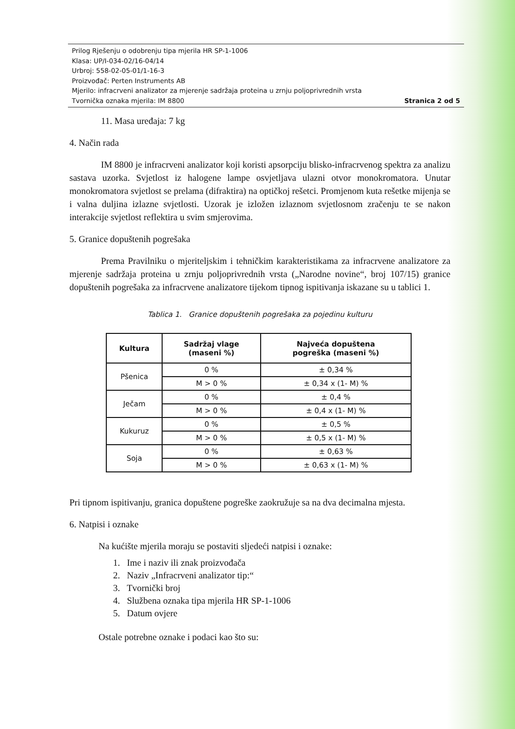Prilog Rješenju o odobrenju tipa mjerila HR SP-1-1006
Klasa: UP/I-034-02/16-04/14
Urbroj: 558-02-05-01/1-16-3
Proizvođač: Perten Instruments AB
Mjerilo: infracrveni analizator za mjerenje sadržaja proteina u zrnju poljoprivrednih vrsta
Tvornička oznaka mjerila: IM 8800 Stranica 2 od 5
11. Masa uređaja: 7 kg
4. Način rada
IM 8800 je infracrveni analizator koji koristi apsorpciju blisko-infracrvenog spektra za analizu sastava uzorka. Svjetlost iz halogene lampe osvjetljava ulazni otvor monokromatora. Unutar monokromatora svjetlost se prelama (difraktira) na optičkoj rešetci. Promjenom kuta rešetke mijenja se i valna duljina izlazne svjetlosti. Uzorak je izložen izlaznom svjetlosnom zračenju te se nakon interakcije svjetlost reflektira u svim smjerovima.
5. Granice dopuštenih pogrešaka
Prema Pravilniku o mjeriteljskim i tehničkim karakteristikama za infracrvene analizatore za mjerenje sadržaja proteina u zrnju poljoprivrednih vrsta („Narodne novine“, broj 107/15) granice dopuštenih pogrešaka za infracrvene analizatore tijekom tipnog ispitivanja iskazane su u tablici 1.
Tablica 1. Granice dopuštenih pogrešaka za pojedinu kulturu
| Kultura | Sadržaj vlage (maseni %) | Najveća dopuštena pogreška (maseni %) |
| --- | --- | --- |
| Pšenica | 0 % | ± 0,34 % |
| | M > 0 % | ± 0,34 x (1- M) % |
| Ječam | 0 % | ± 0,4 % |
| | M > 0 % | ± 0,4 x (1- M) % |
| Kukuruz | 0 % | ± 0,5 % |
| | M > 0 % | ± 0,5 x (1- M) % |
| Soja | 0 % | ± 0,63 % |
| | M > 0 % | ± 0,63 x (1- M) % |
Pri tipnom ispitivanju, granica dopuštene pogreške zaokružuje sa na dva decimalna mjesta.
6. Natpisi i oznake
Na kućište mjerila moraju se postaviti sljedeći natpisi i oznake:
1. Ime i naziv ili znak proizvođača
2. Naziv „Infracrveni analizator tip:“
3. Tvornički broj
4. Službena oznaka tipa mjerila HR SP-1-1006
5. Datum ovjere
Ostale potrebne oznake i podaci kao što su: